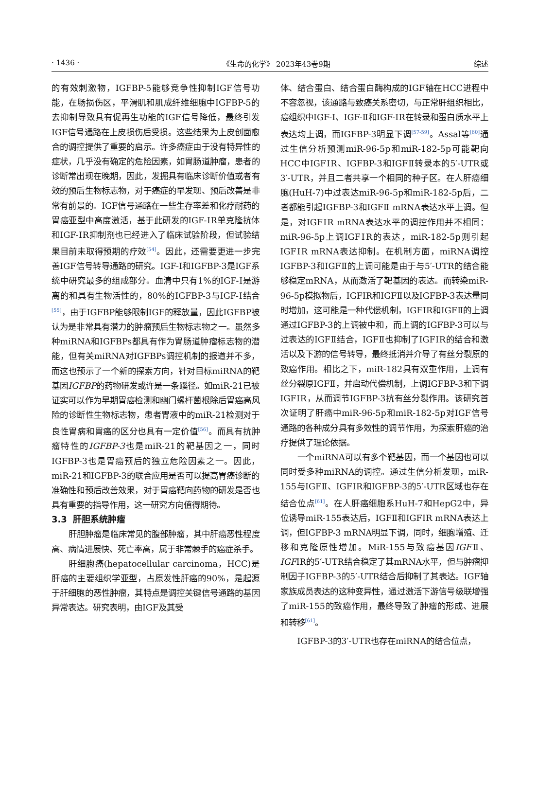· 1436 · 《生命的化学》 2023年43卷9期 综述
的有效刺激物，IGFBP-5能够竞争性抑制IGF信号功能，在肠损伤区，平滑肌和肌成纤维细胞中IGFBP-5的去抑制导致具有促再生功能的IGF信号降低，最终引发IGF信号通路在上皮损伤后受损。这些结果为上皮创面愈合的调控提供了重要的启示。许多癌症由于没有特异性的症状，几乎没有确定的危险因素，如胃肠道肿瘤，患者的诊断常出现在晚期，因此，发掘具有临床诊断价值或者有效的预后生物标志物，对于癌症的早发现、预后改善是非常有前景的。IGF信号通路在一些生存率差和化疗耐药的胃癌亚型中高度激活，基于此研发的IGF-ⅠR单克隆抗体和IGF-ⅠR抑制剂也已经进入了临床试验阶段，但试验结果目前未取得预期的疗效<sup>[54]</sup>。因此，还需要更进一步完善IGF信号转导通路的研究。IGF-Ⅰ和IGFBP-3是IGF系统中研究最多的组成部分。血清中只有1%的IGF-Ⅰ是游离的和具有生物活性的，80%的IGFBP-3与IGF-Ⅰ结合<sup>[55]</sup>，由于IGFBP能够限制IGF的释放量，因此IGFBP被认为是非常具有潜力的肿瘤预后生物标志物之一。虽然多种miRNA和IGFBPs都具有作为胃肠道肿瘤标志物的潜能，但有关miRNA对IGFBPs调控机制的报道并不多，而这也预示了一个新的探索方向，针对目标miRNA的靶基因IGFBP的药物研发或许是一条蹊径。如miR-21已被证实可以作为早期胃癌检测和幽门螺杆菌根除后胃癌高风险的诊断性生物标志物，患者胃液中的miR-21检测对于良性胃病和胃癌的区分也具有一定价值<sup>[56]</sup>。而具有抗肿瘤特性的IGFBP-3也是miR-21的靶基因之一，同时IGFBP-3也是胃癌预后的独立危险因素之一。因此，miR-21和IGFBP-3的联合应用是否可以提高胃癌诊断的准确性和预后改善效果，对于胃癌靶向药物的研发是否也具有重要的指导作用，这一研究方向值得期待。
3.3 肝胆系统肿瘤
肝胆肿瘤是临床常见的腹部肿瘤，其中肝癌恶性程度高、病情进展快、死亡率高，属于非常棘手的癌症杀手。
肝细胞癌(hepatocellular carcinoma，HCC)是肝癌的主要组织学亚型，占原发性肝癌的90%，是起源于肝细胞的恶性肿瘤，其特点是调控关键信号通路的基因异常表达。研究表明，由IGF及其受
体、结合蛋白、结合蛋白酶构成的IGF轴在HCC进程中不容忽视，该通路与致癌关系密切，与正常肝组织相比，癌组织中IGF-Ⅰ、IGF-Ⅱ和IGF-ⅠR在转录和蛋白质水平上表达均上调，而IGFBP-3明显下调<sup>[57-59]</sup>。Assal等<sup>[60]</sup>通过生信分析预测miR-96-5p和miR-182-5p可能靶向HCC中IGFⅠR、IGFBP-3和IGFⅡ转录本的5′-UTR或3′-UTR，并且二者共享一个相同的种子区。在人肝癌细胞(HuH-7)中过表达miR-96-5p和miR-182-5p后，二者都能引起IGFBP-3和IGFⅡ mRNA表达水平上调。但是，对IGFⅠR mRNA表达水平的调控作用并不相同：miR-96-5p上调IGFⅠR的表达，miR-182-5p则引起IGFⅠR mRNA表达抑制。在机制方面，miRNA调控IGFBP-3和IGFⅡ的上调可能是由于与5′-UTR的结合能够稳定mRNA，从而激活了靶基因的表达。而转染miR-96-5p模拟物后，IGFⅠR和IGFⅡ以及IGFBP-3表达量同时增加，这可能是一种代偿机制，IGFⅠR和IGFⅡ的上调通过IGFBP-3的上调被中和，而上调的IGFBP-3可以与过表达的IGFⅡ结合，IGFⅡ也抑制了IGFⅠR的结合和激活以及下游的信号转导，最终抵消并介导了有丝分裂原的致癌作用。相比之下，miR-182具有双重作用，上调有丝分裂原IGFⅡ，并启动代偿机制，上调IGFBP-3和下调IGFⅠR，从而调节IGFBP-3抗有丝分裂作用。该研究首次证明了肝癌中miR-96-5p和miR-182-5p对IGF信号通路的各种成分具有多效性的调节作用，为探索肝癌的治疗提供了理论依据。
一个miRNA可以有多个靶基因，而一个基因也可以同时受多种miRNA的调控。通过生信分析发现，miR-155与IGFⅡ、IGFⅠR和IGFBP-3的5′-UTR区域也存在结合位点<sup>[61]</sup>。在人肝癌细胞系HuH-7和HepG2中，异位诱导miR-155表达后，IGFⅡ和IGFⅠR mRNA表达上调，但IGFBP-3 mRNA明显下调，同时，细胞增殖、迁移和克隆原性增加。MiR-155与致癌基因IGFⅡ、IGFⅠR的5′-UTR结合稳定了其mRNA水平，但与肿瘤抑制因子IGFBP-3的5′-UTR结合后抑制了其表达。IGF轴家族成员表达的这种变异性，通过激活下游信号级联增强了miR-155的致癌作用，最终导致了肿瘤的形成、进展和转移<sup>[61]</sup>。
IGFBP-3的3′-UTR也存在miRNA的结合位点，